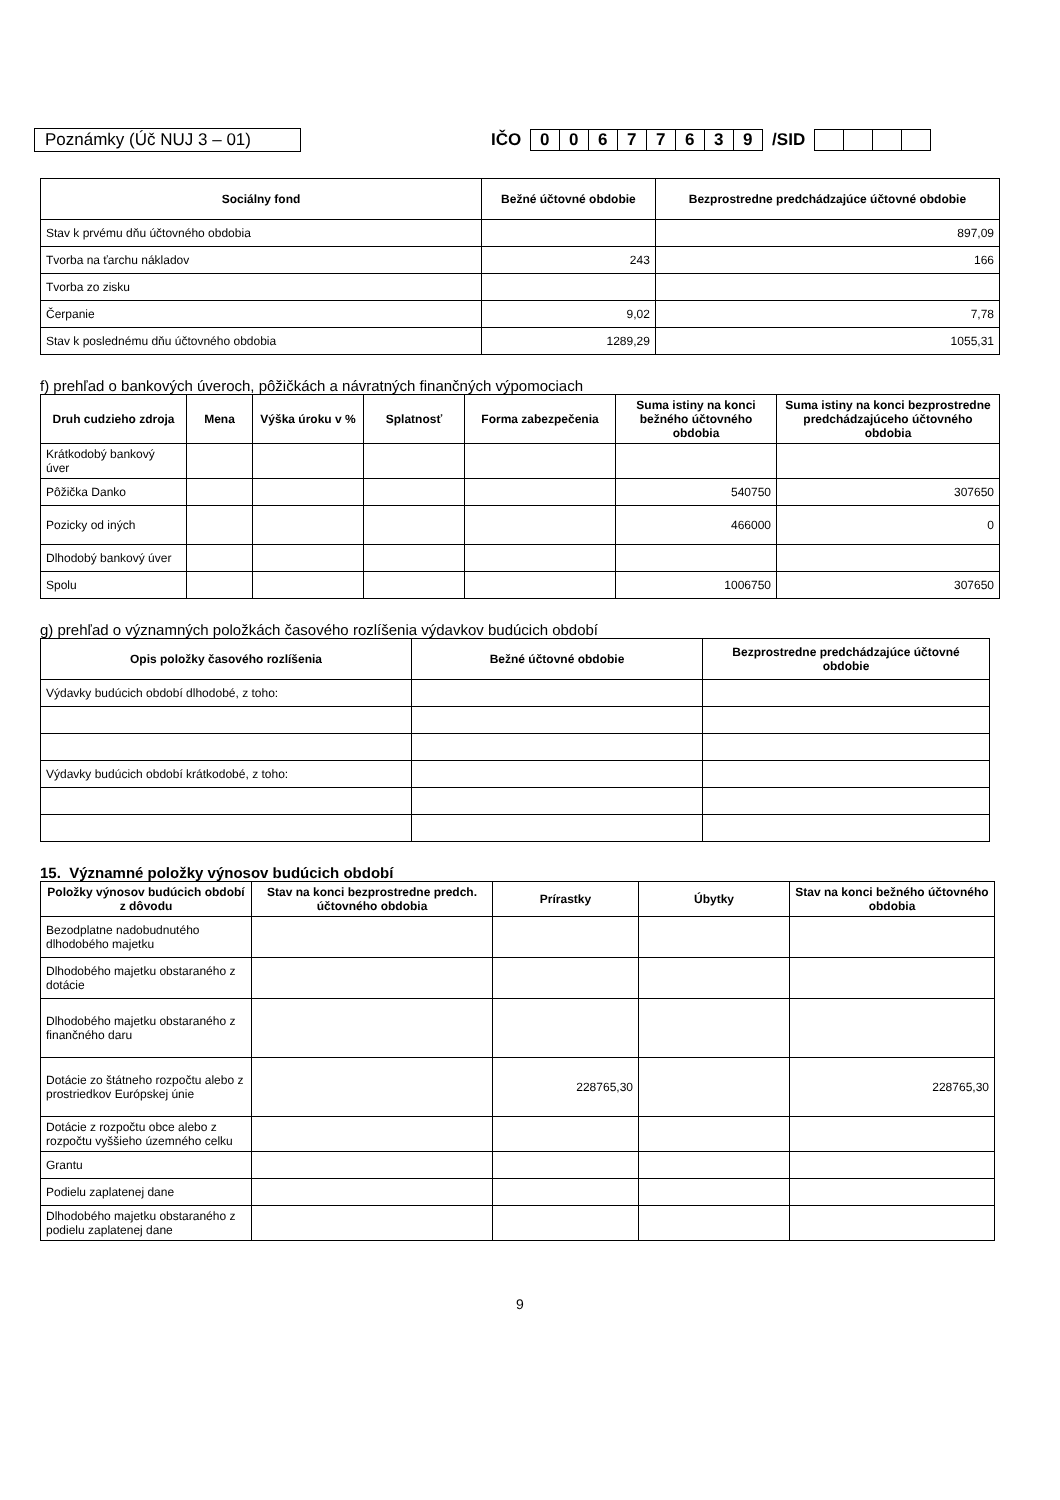Poznámky (Úč NUJ 3 – 01)
IČO 00677639 /SID
| Sociálny fond | Bežné účtovné obdobie | Bezprostredne predchádzajúce účtovné obdobie |
| --- | --- | --- |
| Stav k prvému dňu účtovného obdobia | | 897,09 |
| Tvorba na ťarchu nákladov | 243 | 166 |
| Tvorba zo zisku | | |
| Čerpanie | 9,02 | 7,78 |
| Stav k poslednému dňu účtovného obdobia | 1289,29 | 1055,31 |
f) prehľad o bankových úveroch, pôžičkách a návratných finančných výpomociach
| Druh cudzieho zdroja | Mena | Výška úroku v % | Splatnosť | Forma zabezpečenia | Suma istiny na konci bežného účtovného obdobia | Suma istiny na konci bezprostredne predchádzajúceho účtovného obdobia |
| --- | --- | --- | --- | --- | --- | --- |
| Krátkodobý bankový úver | | | | | | |
| Pôžička Danko | | | | | 540750 | 307650 |
| Pozicky od iných | | | | | 466000 | 0 |
| Dlhodobý bankový úver | | | | | | |
| Spolu | | | | | 1006750 | 307650 |
g) prehľad o významných položkách časového rozlíšenia výdavkov budúcich období
| Opis položky časového rozlíšenia | Bežné účtovné obdobie | Bezprostredne predchádzajúce účtovné obdobie |
| --- | --- | --- |
| Výdavky budúcich období dlhodobé, z toho: | | |
| Výdavky budúcich období krátkodobé, z toho: | | |
15. Významné položky výnosov budúcich období
| Položky výnosov budúcich období z dôvodu | Stav na konci bezprostredne predch. účtovného obdobia | Prírastky | Úbytky | Stav na konci bežného účtovného obdobia |
| --- | --- | --- | --- | --- |
| Bezodplatne nadobudnutého dlhodobého majetku | | | | |
| Dlhodobého majetku obstaraného z dotácie | | | | |
| Dlhodobého majetku obstaraného z finančného daru | | | | |
| Dotácie zo štátneho rozpočtu alebo z prostriedkov Európskej únie | | 228765,30 | | 228765,30 |
| Dotácie z rozpočtu obce alebo z rozpočtu vyššieho územného celku | | | | |
| Grantu | | | | |
| Podielu zaplatenej dane | | | | |
| Dlhodobého majetku obstaraného z podielu zaplatenej dane | | | | |
9